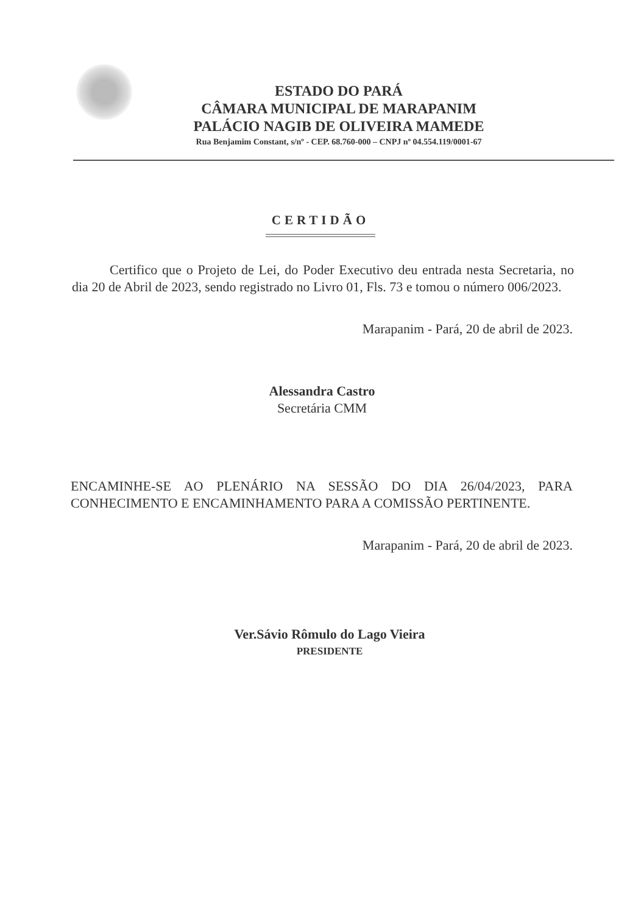ESTADO DO PARÁ
CÂMARA MUNICIPAL DE MARAPANIM
PALÁCIO NAGIB DE OLIVEIRA MAMEDE
Rua Benjamim Constant, s/nº - CEP. 68.760-000 – CNPJ nº 04.554.119/0001-67
CERTIDÃO
Certifico que o Projeto de Lei, do Poder Executivo deu entrada nesta Secretaria, no dia 20 de Abril de 2023, sendo registrado no Livro 01, Fls. 73 e tomou o número 006/2023.
Marapanim - Pará, 20 de abril de 2023.
Alessandra Castro
Secretária CMM
ENCAMINHE-SE AO PLENÁRIO NA SESSÃO DO DIA 26/04/2023, PARA CONHECIMENTO E ENCAMINHAMENTO PARA A COMISSÃO PERTINENTE.
Marapanim - Pará, 20 de abril de 2023.
Ver.Sávio Rômulo do Lago Vieira
PRESIDENTE